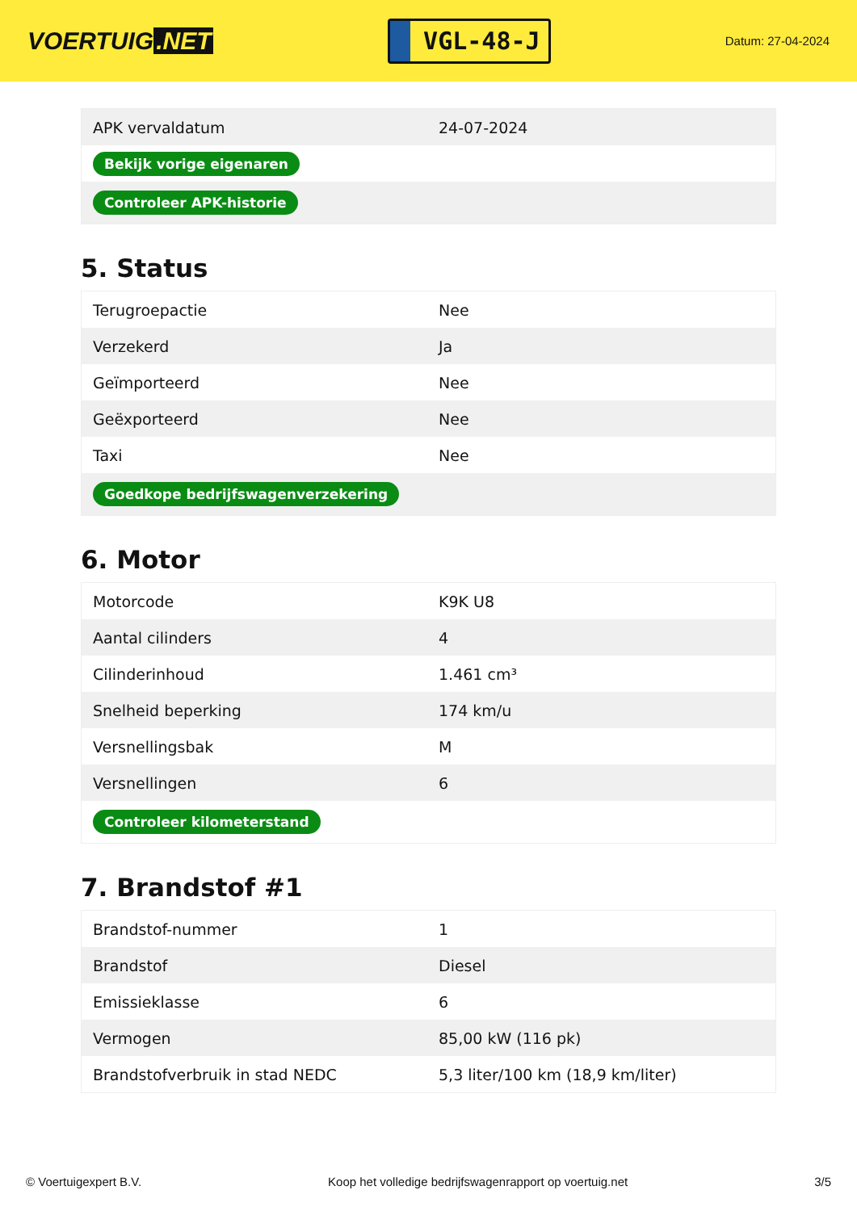VOERTUIG.NET
VGL-48-J
Datum: 27-04-2024
| APK vervaldatum | 24-07-2024 |
| Bekijk vorige eigenaren | |
| Controleer APK-historie | |
5. Status
| Terugroepactie | Nee |
| Verzekerd | Ja |
| Geïmporteerd | Nee |
| Geëxporteerd | Nee |
| Taxi | Nee |
| Goedkope bedrijfswagenverzekering | |
6. Motor
| Motorcode | K9K U8 |
| Aantal cilinders | 4 |
| Cilinderinhoud | 1.461 cm³ |
| Snelheid beperking | 174 km/u |
| Versnellingsbak | M |
| Versnellingen | 6 |
| Controleer kilometerstand | |
7. Brandstof #1
| Brandstof-nummer | 1 |
| Brandstof | Diesel |
| Emissieklasse | 6 |
| Vermogen | 85,00 kW (116 pk) |
| Brandstofverbruik in stad NEDC | 5,3 liter/100 km (18,9 km/liter) |
© Voertuigexpert B.V. Koop het volledige bedrijfswagenrapport op voertuig.net 3/5